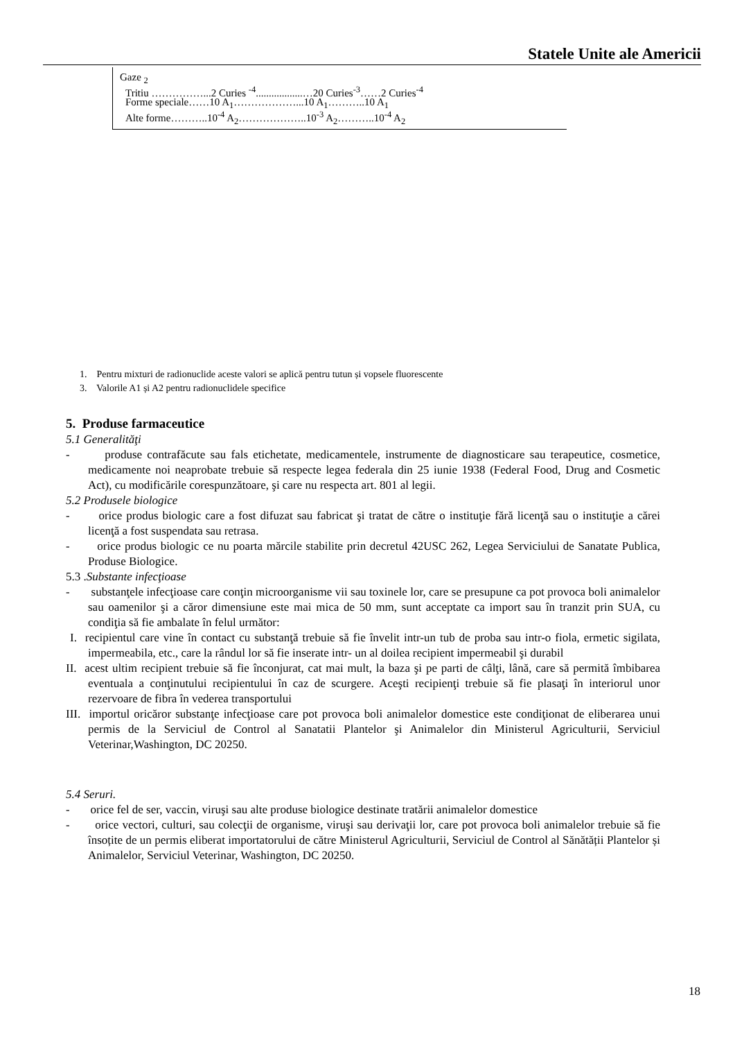Statele Unite ale Americii
Gaze <sub>2</sub>
Tritiu ……………...2 Curies <sup>-4</sup>..................…20 Curies<sup>-3</sup>……2 Curies<sup>-4</sup>
Forme speciale……10 A<sub>1</sub>………………...10 A<sub>1</sub>………..10 A<sub>1</sub>
Alte forme………..10<sup>-4</sup> A<sub>2</sub>………………..10<sup>-3</sup> A<sub>2</sub>………..10<sup>-4</sup> A<sub>2</sub>
1. Pentru mixturi de radionuclide aceste valori se aplică pentru tutun și vopsele fluorescente
3. Valorile A1 și A2 pentru radionuclidele specifice
5. Produse farmaceutice
5.1 Generalităţi
- produse contrafăcute sau fals etichetate, medicamentele, instrumente de diagnosticare sau terapeutice, cosmetice, medicamente noi neaprobate trebuie să respecte legea federala din 25 iunie 1938 (Federal Food, Drug and Cosmetic Act), cu modificările corespunzătoare, şi care nu respecta art. 801 al legii.
5.2 Produsele biologice
- orice produs biologic care a fost difuzat sau fabricat şi tratat de către o instituţie fără licenţă sau o instituţie a cărei licenţă a fost suspendata sau retrasa.
- orice produs biologic ce nu poarta mărcile stabilite prin decretul 42USC 262, Legea Serviciului de Sanatate Publica, Produse Biologice.
5.3 .Substante infecţioase
- substanţele infecţioase care conţin microorganisme vii sau toxinele lor, care se presupune ca pot provoca boli animalelor sau oamenilor şi a căror dimensiune este mai mica de 50 mm, sunt acceptate ca import sau în tranzit prin SUA, cu condiţia să fie ambalate în felul următor:
I. recipientul care vine în contact cu substanţă trebuie să fie învelit intr-un tub de proba sau intr-o fiola, ermetic sigilata, impermeabila, etc., care la rândul lor să fie inserate intr- un al doilea recipient impermeabil şi durabil
II. acest ultim recipient trebuie să fie înconjurat, cat mai mult, la baza şi pe parti de câlţi, lână, care să permită îmbibarea eventuala a conţinutului recipientului în caz de scurgere. Aceşti recipienţi trebuie să fie plasaţi în interiorul unor rezervoare de fibra în vederea transportului
III. importul oricăror substanţe infecţioase care pot provoca boli animalelor domestice este condiţionat de eliberarea unui permis de la Serviciul de Control al Sanatatii Plantelor şi Animalelor din Ministerul Agriculturii, Serviciul Veterinar,Washington, DC 20250.
5.4 Seruri.
- orice fel de ser, vaccin, viruşi sau alte produse biologice destinate tratării animalelor domestice
- orice vectori, culturi, sau colecţii de organisme, viruşi sau derivaţii lor, care pot provoca boli animalelor trebuie să fie însoțite de un permis eliberat importatorului de către Ministerul Agriculturii, Serviciul de Control al Sănătății Plantelor și Animalelor, Serviciul Veterinar, Washington, DC 20250.
18